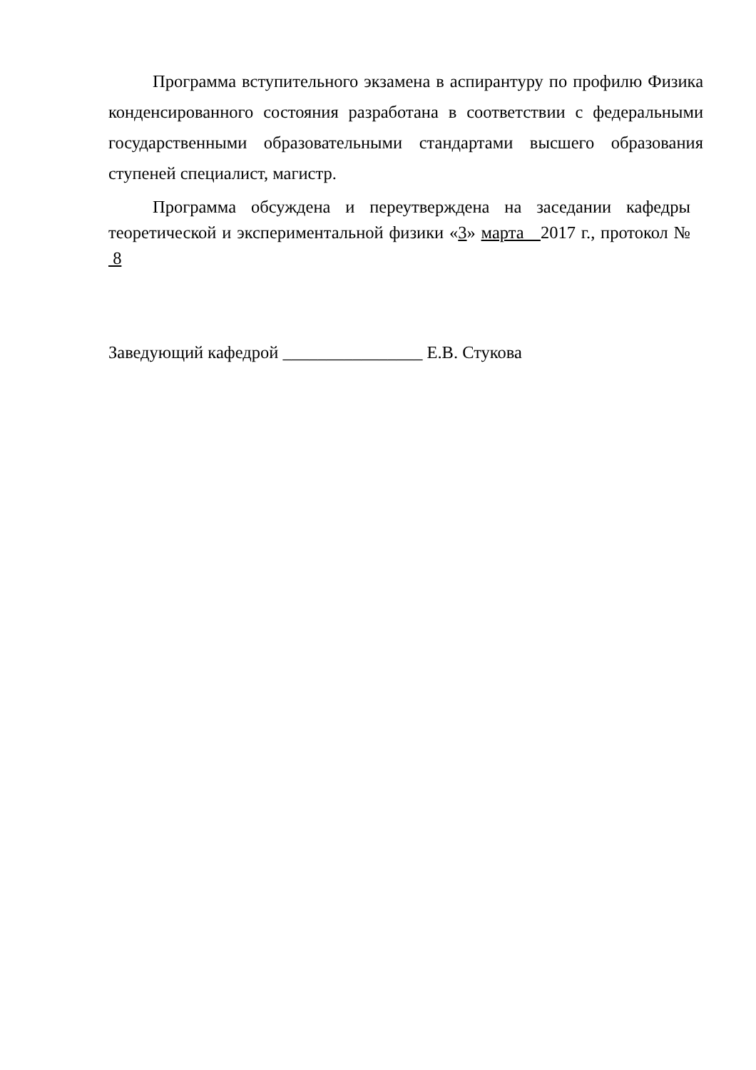Программа вступительного экзамена в аспирантуру по профилю Физика конденсированного состояния разработана в соответствии с федеральными государственными образовательными стандартами высшего образования ступеней специалист, магистр.
Программа обсуждена и переутверждена на заседании кафедры теоретической и экспериментальной физики «3» марта 2017 г., протокол № 8
Заведующий кафедрой ________________ Е.В. Стукова